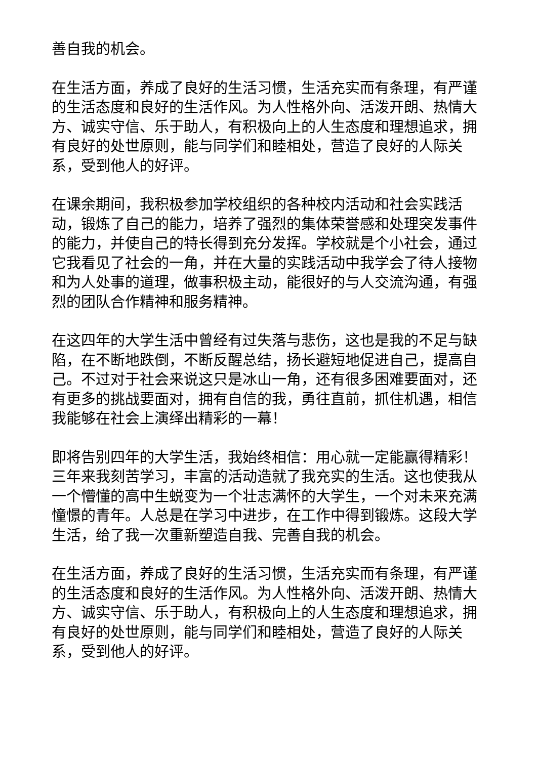善自我的机会。
在生活方面，养成了良好的生活习惯，生活充实而有条理，有严谨的生活态度和良好的生活作风。为人性格外向、活泼开朗、热情大方、诚实守信、乐于助人，有积极向上的人生态度和理想追求，拥有良好的处世原则，能与同学们和睦相处，营造了良好的人际关系，受到他人的好评。
在课余期间，我积极参加学校组织的各种校内活动和社会实践活动，锻炼了自己的能力，培养了强烈的集体荣誉感和处理突发事件的能力，并使自己的特长得到充分发挥。学校就是个小社会，通过它我看见了社会的一角，并在大量的实践活动中我学会了待人接物和为人处事的道理，做事积极主动，能很好的与人交流沟通，有强烈的团队合作精神和服务精神。
在这四年的大学生活中曾经有过失落与悲伤，这也是我的不足与缺陷，在不断地跌倒，不断反醒总结，扬长避短地促进自己，提高自己。不过对于社会来说这只是冰山一角，还有很多困难要面对，还有更多的挑战要面对，拥有自信的我，勇往直前，抓住机遇，相信我能够在社会上演绎出精彩的一幕！
即将告别四年的大学生活，我始终相信：用心就一定能赢得精彩！三年来我刻苦学习，丰富的活动造就了我充实的生活。这也使我从一个懵懂的高中生蜕变为一个壮志满怀的大学生，一个对未来充满憧憬的青年。人总是在学习中进步，在工作中得到锻炼。这段大学生活，给了我一次重新塑造自我、完善自我的机会。
在生活方面，养成了良好的生活习惯，生活充实而有条理，有严谨的生活态度和良好的生活作风。为人性格外向、活泼开朗、热情大方、诚实守信、乐于助人，有积极向上的人生态度和理想追求，拥有良好的处世原则，能与同学们和睦相处，营造了良好的人际关系，受到他人的好评。